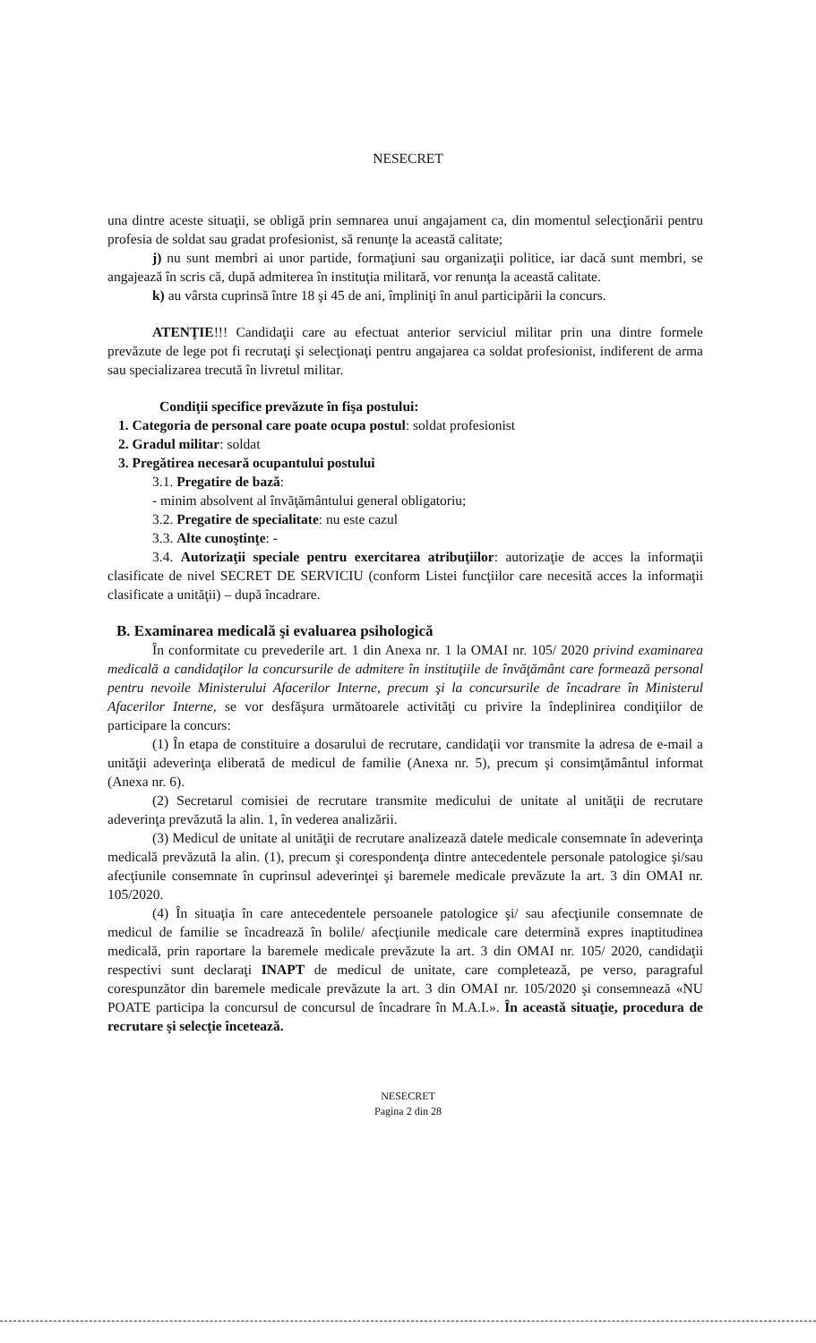NESECRET
una dintre aceste situaţii, se obligă prin semnarea unui angajament ca, din momentul selecţionării pentru profesia de soldat sau gradat profesionist, să renunţe la această calitate;
j) nu sunt membri ai unor partide, formaţiuni sau organizaţii politice, iar dacă sunt membri, se angajează în scris că, după admiterea în instituţia militară, vor renunţa la această calitate.
k) au vârsta cuprinsă între 18 şi 45 de ani, împliniţi în anul participării la concurs.
ATENŢIE!!! Candidaţii care au efectuat anterior serviciul militar prin una dintre formele prevăzute de lege pot fi recrutaţi şi selecţionaţi pentru angajarea ca soldat profesionist, indiferent de arma sau specializarea trecută în livretul militar.
Condiţii specifice prevăzute în fişa postului:
1. Categoria de personal care poate ocupa postul: soldat profesionist
2. Gradul militar: soldat
3. Pregătirea necesară ocupantului postului
3.1. Pregatire de bază:
- minim absolvent al învăţământului general obligatoriu;
3.2. Pregatire de specialitate: nu este cazul
3.3. Alte cunoştinţe: -
3.4. Autorizaţii speciale pentru exercitarea atribuţiilor: autorizaţie de acces la informaţii clasificate de nivel SECRET DE SERVICIU (conform Listei funcţiilor care necesită acces la informaţii clasificate a unităţii) – după încadrare.
B. Examinarea medicală şi evaluarea psihologică
În conformitate cu prevederile art. 1 din Anexa nr. 1 la OMAI nr. 105/ 2020 privind examinarea medicală a candidaţilor la concursurile de admitere în instituţiile de învăţământ care formează personal pentru nevoile Ministerului Afacerilor Interne, precum şi la concursurile de încadrare în Ministerul Afacerilor Interne, se vor desfăşura următoarele activităţi cu privire la îndeplinirea condiţiilor de participare la concurs:
(1) În etapa de constituire a dosarului de recrutare, candidaţii vor transmite la adresa de e-mail a unităţii adeverinţa eliberată de medicul de familie (Anexa nr. 5), precum şi consimţământul informat (Anexa nr. 6).
(2) Secretarul comisiei de recrutare transmite medicului de unitate al unităţii de recrutare adeverinţa prevăzută la alin. 1, în vederea analizării.
(3) Medicul de unitate al unităţii de recrutare analizează datele medicale consemnate în adeverinţa medicală prevăzută la alin. (1), precum şi corespondenţa dintre antecedentele personale patologice şi/sau afecţiunile consemnate în cuprinsul adeverinţei şi baremele medicale prevăzute la art. 3 din OMAI nr. 105/2020.
(4) În situaţia în care antecedentele persoanele patologice şi/ sau afecţiunile consemnate de medicul de familie se încadrează în bolile/ afecţiunile medicale care determină expres inaptitudinea medicală, prin raportare la baremele medicale prevăzute la art. 3 din OMAI nr. 105/ 2020, candidaţii respectivi sunt declaraţi INAPT de medicul de unitate, care completează, pe verso, paragraful corespunzător din baremele medicale prevăzute la art. 3 din OMAI nr. 105/2020 şi consemnează «NU POATE participa la concursul de concursul de încadrare în M.A.I.». În această situaţie, procedura de recrutare şi selecţie încetează.
NESECRET
Pagina 2 din 28